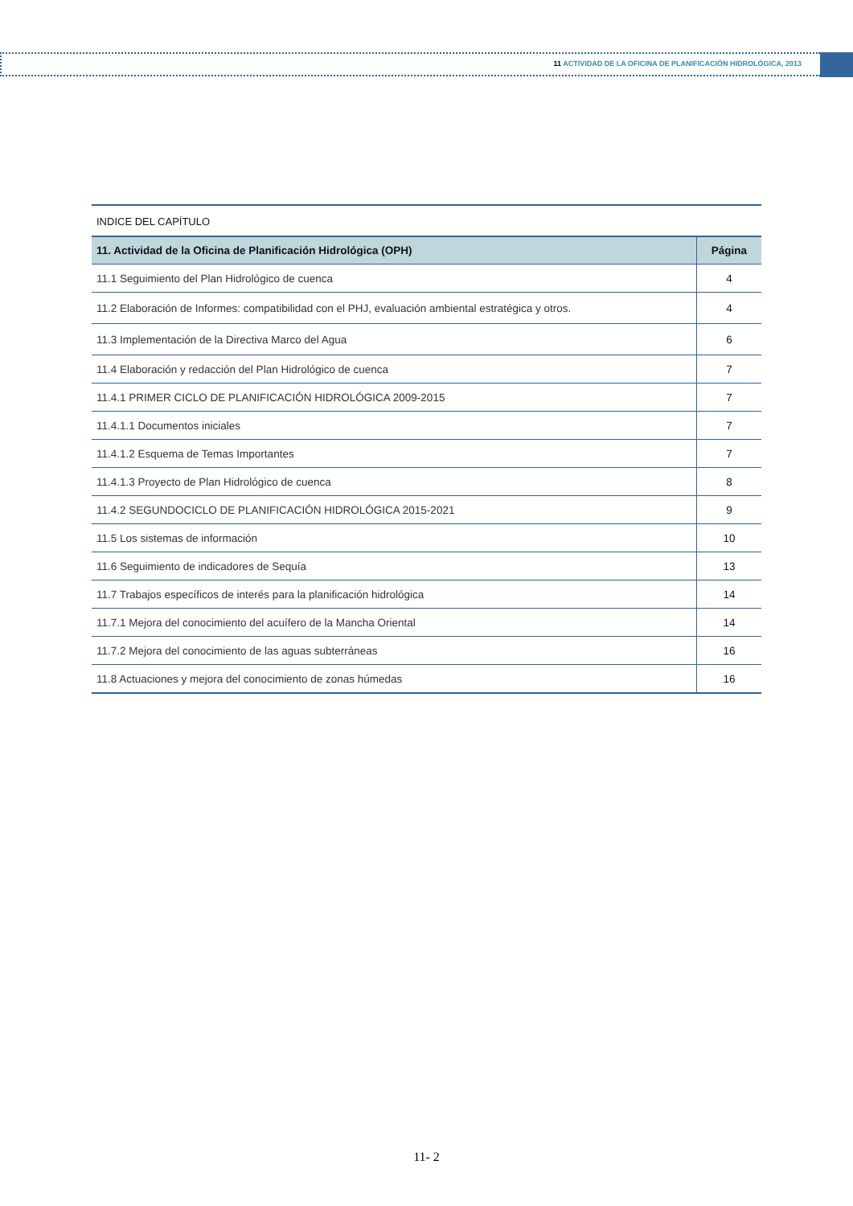11 ACTIVIDAD DE LA OFICINA DE PLANIFICACIÓN HIDROLÓGICA, 2013
INDICE DEL CAPÍTULO
| 11. Actividad de la Oficina de Planificación Hidrológica (OPH) | Página |
| --- | --- |
| 11.1 Seguimiento del Plan Hidrológico de cuenca | 4 |
| 11.2 Elaboración de Informes: compatibilidad con el PHJ, evaluación ambiental estratégica y otros. | 4 |
| 11.3 Implementación de la Directiva Marco del Agua | 6 |
| 11.4 Elaboración y redacción del Plan Hidrológico de cuenca | 7 |
| 11.4.1 PRIMER CICLO DE PLANIFICACIÓN HIDROLÓGICA 2009-2015 | 7 |
| 11.4.1.1 Documentos iniciales | 7 |
| 11.4.1.2 Esquema de Temas Importantes | 7 |
| 11.4.1.3 Proyecto de Plan Hidrológico de cuenca | 8 |
| 11.4.2 SEGUNDOCICLO DE PLANIFICACIÓN HIDROLÓGICA 2015-2021 | 9 |
| 11.5 Los sistemas de información | 10 |
| 11.6 Seguimiento de indicadores de Sequía | 13 |
| 11.7 Trabajos específicos de interés para la planificación hidrológica | 14 |
| 11.7.1 Mejora del conocimiento del acuífero de la Mancha Oriental | 14 |
| 11.7.2 Mejora del conocimiento de las aguas subterráneas | 16 |
| 11.8 Actuaciones y mejora del conocimiento de zonas húmedas | 16 |
11- 2